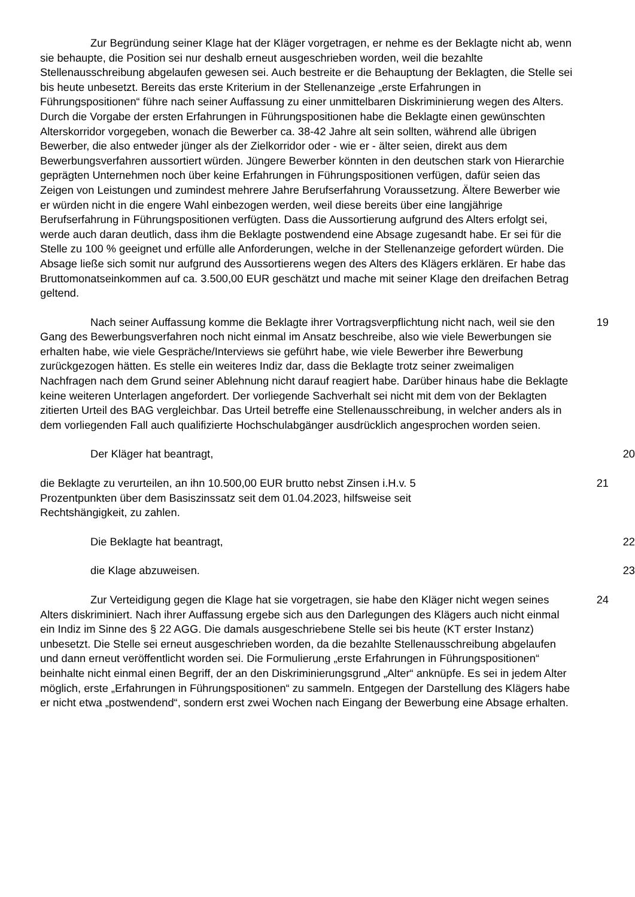Zur Begründung seiner Klage hat der Kläger vorgetragen, er nehme es der Beklagte nicht ab, wenn sie behaupte, die Position sei nur deshalb erneut ausgeschrieben worden, weil die bezahlte Stellenausschreibung abgelaufen gewesen sei. Auch bestreite er die Behauptung der Beklagten, die Stelle sei bis heute unbesetzt. Bereits das erste Kriterium in der Stellenanzeige „erste Erfahrungen in Führungspositionen“ führe nach seiner Auffassung zu einer unmittelbaren Diskriminierung wegen des Alters. Durch die Vorgabe der ersten Erfahrungen in Führungspositionen habe die Beklagte einen gewünschten Alterskorridor vorgegeben, wonach die Bewerber ca. 38-42 Jahre alt sein sollten, während alle übrigen Bewerber, die also entweder jünger als der Zielkorridor oder - wie er - älter seien, direkt aus dem Bewerbungsverfahren aussortiert würden. Jüngere Bewerber könnten in den deutschen stark von Hierarchie geprägten Unternehmen noch über keine Erfahrungen in Führungspositionen verfügen, dafür seien das Zeigen von Leistungen und zumindest mehrere Jahre Berufserfahrung Voraussetzung. Ältere Bewerber wie er würden nicht in die engere Wahl einbezogen werden, weil diese bereits über eine langjährige Berufserfahrung in Führungspositionen verfügten. Dass die Aussortierung aufgrund des Alters erfolgt sei, werde auch daran deutlich, dass ihm die Beklagte postwendend eine Absage zugesandt habe. Er sei für die Stelle zu 100 % geeignet und erfülle alle Anforderungen, welche in der Stellenanzeige gefordert würden. Die Absage ließe sich somit nur aufgrund des Aussortierens wegen des Alters des Klägers erklären. Er habe das Bruttomonatseinkommen auf ca. 3.500,00 EUR geschätzt und mache mit seiner Klage den dreifachen Betrag geltend.
Nach seiner Auffassung komme die Beklagte ihrer Vortragsverpflichtung nicht nach, weil sie den Gang des Bewerbungsverfahren noch nicht einmal im Ansatz beschreibe, also wie viele Bewerbungen sie erhalten habe, wie viele Gespräche/Interviews sie geführt habe, wie viele Bewerber ihre Bewerbung zurückgezogen hätten. Es stelle ein weiteres Indiz dar, dass die Beklagte trotz seiner zweimaligen Nachfragen nach dem Grund seiner Ablehnung nicht darauf reagiert habe. Darüber hinaus habe die Beklagte keine weiteren Unterlagen angefordert. Der vorliegende Sachverhalt sei nicht mit dem von der Beklagten zitierten Urteil des BAG vergleichbar. Das Urteil betreffe eine Stellenausschreibung, in welcher anders als in dem vorliegenden Fall auch qualifizierte Hochschulabgänger ausdrücklich angesprochen worden seien.
19
Der Kläger hat beantragt, 20
die Beklagte zu verurteilen, an ihn 10.500,00 EUR brutto nebst Zinsen i.H.v. 5
Prozentpunkten über dem Basiszinssatz seit dem 01.04.2023, hilfsweise seit
Rechtshängigkeit, zu zahlen.
21
Die Beklagte hat beantragt, 22
die Klage abzuweisen. 23
Zur Verteidigung gegen die Klage hat sie vorgetragen, sie habe den Kläger nicht wegen seines Alters diskriminiert. Nach ihrer Auffassung ergebe sich aus den Darlegungen des Klägers auch nicht einmal ein Indiz im Sinne des § 22 AGG. Die damals ausgeschriebene Stelle sei bis heute (KT erster Instanz) unbesetzt. Die Stelle sei erneut ausgeschrieben worden, da die bezahlte Stellenausschreibung abgelaufen und dann erneut veröffentlicht worden sei. Die Formulierung „erste Erfahrungen in Führungspositionen“ beinhalte nicht einmal einen Begriff, der an den Diskriminierungsgrund „Alter“ anknüpfe. Es sei in jedem Alter möglich, erste „Erfahrungen in Führungspositionen“ zu sammeln. Entgegen der Darstellung des Klägers habe er nicht etwa „postwendend“, sondern erst zwei Wochen nach Eingang der Bewerbung eine Absage erhalten.
24